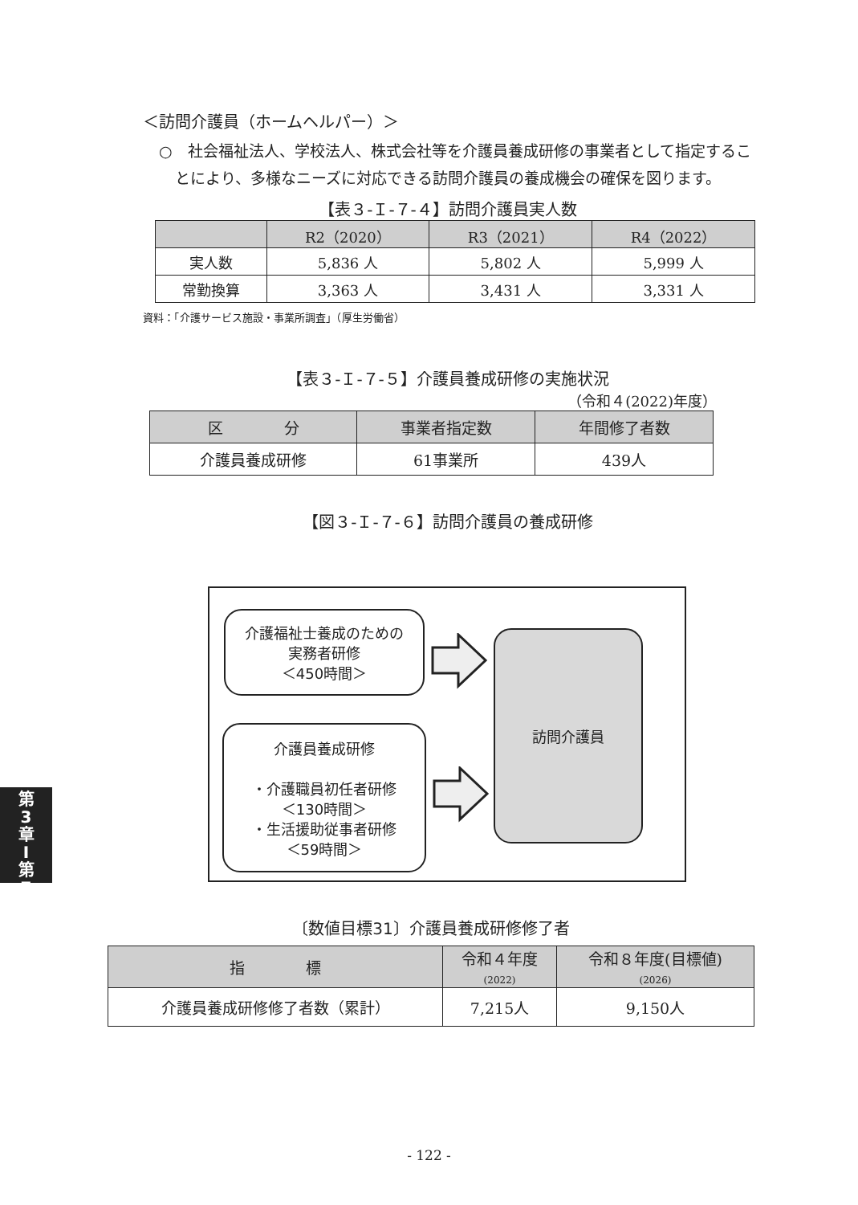＜訪問介護員（ホームヘルパー）＞
○　社会福祉法人、学校法人、株式会社等を介護員養成研修の事業者として指定することにより、多様なニーズに対応できる訪問介護員の養成機会の確保を図ります。
【表３-Ｉ-７-４】訪問介護員実人数
| | R2（2020） | R3（2021） | R4（2022） |
| --- | --- | --- | --- |
| 実人数 | 5,836 人 | 5,802 人 | 5,999 人 |
| 常勤換算 | 3,363 人 | 3,431 人 | 3,331 人 |
資料：「介護サービス施設・事業所調査」（厚生労働省）
【表３-Ｉ-７-５】介護員養成研修の実施状況
（令和４(2022)年度）
| 区 分 | 事業者指定数 | 年間修了者数 |
| --- | --- | --- |
| 介護員養成研修 | 61事業所 | 439人 |
【図３-Ｉ-７-６】訪問介護員の養成研修
介護福祉士養成のための
実務者研修
＜450時間＞
介護員養成研修
・介護職員初任者研修
＜130時間＞
・生活援助従事者研修
＜59時間＞
訪問介護員
〔数値目標31〕介護員養成研修修了者
| 指 標 | 令和４年度 (2022) | 令和８年度(目標値) (2026) |
| --- | --- | --- |
| 介護員養成研修修了者数（累計） | 7,215人 | 9,150人 |
- 122 -
第
3
章
I
第
7